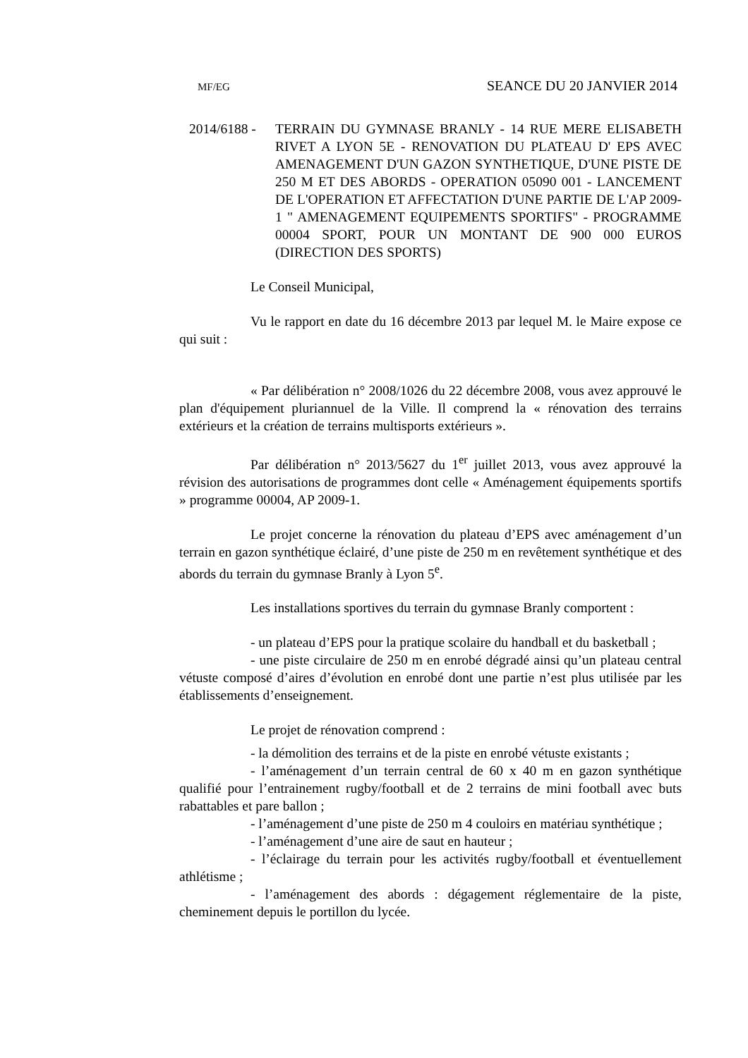MF/EG SEANCE DU 20 JANVIER 2014
2014/6188 - TERRAIN DU GYMNASE BRANLY - 14 RUE MERE ELISABETH RIVET A LYON 5E - RENOVATION DU PLATEAU D' EPS AVEC AMENAGEMENT D'UN GAZON SYNTHETIQUE, D'UNE PISTE DE 250 M ET DES ABORDS - OPERATION 05090 001 - LANCEMENT DE L'OPERATION ET AFFECTATION D'UNE PARTIE DE L'AP 2009-1 " AMENAGEMENT EQUIPEMENTS SPORTIFS" - PROGRAMME 00004 SPORT, POUR UN MONTANT DE 900 000 EUROS (DIRECTION DES SPORTS)
Le Conseil Municipal,
Vu le rapport en date du 16 décembre 2013 par lequel M. le Maire expose ce qui suit :
« Par délibération n° 2008/1026 du 22 décembre 2008, vous avez approuvé le plan d'équipement pluriannuel de la Ville. Il comprend la « rénovation des terrains extérieurs et la création de terrains multisports extérieurs ».
Par délibération n° 2013/5627 du 1<sup>er</sup> juillet 2013, vous avez approuvé la révision des autorisations de programmes dont celle « Aménagement équipements sportifs » programme 00004, AP 2009-1.
Le projet concerne la rénovation du plateau d’EPS avec aménagement d’un terrain en gazon synthétique éclairé, d’une piste de 250 m en revêtement synthétique et des abords du terrain du gymnase Branly à Lyon 5<sup>e</sup>.
Les installations sportives du terrain du gymnase Branly comportent :
- un plateau d’EPS pour la pratique scolaire du handball et du basketball ;
- une piste circulaire de 250 m en enrobé dégradé ainsi qu’un plateau central vétuste composé d’aires d’évolution en enrobé dont une partie n’est plus utilisée par les établissements d’enseignement.
Le projet de rénovation comprend :
- la démolition des terrains et de la piste en enrobé vétuste existants ;
- l’aménagement d’un terrain central de 60 x 40 m en gazon synthétique qualifié pour l’entrainement rugby/football et de 2 terrains de mini football avec buts rabattables et pare ballon ;
- l’aménagement d’une piste de 250 m 4 couloirs en matériau synthétique ;
- l’aménagement d’une aire de saut en hauteur ;
- l’éclairage du terrain pour les activités rugby/football et éventuellement athlétisme ;
- l’aménagement des abords : dégagement réglementaire de la piste, cheminement depuis le portillon du lycée.